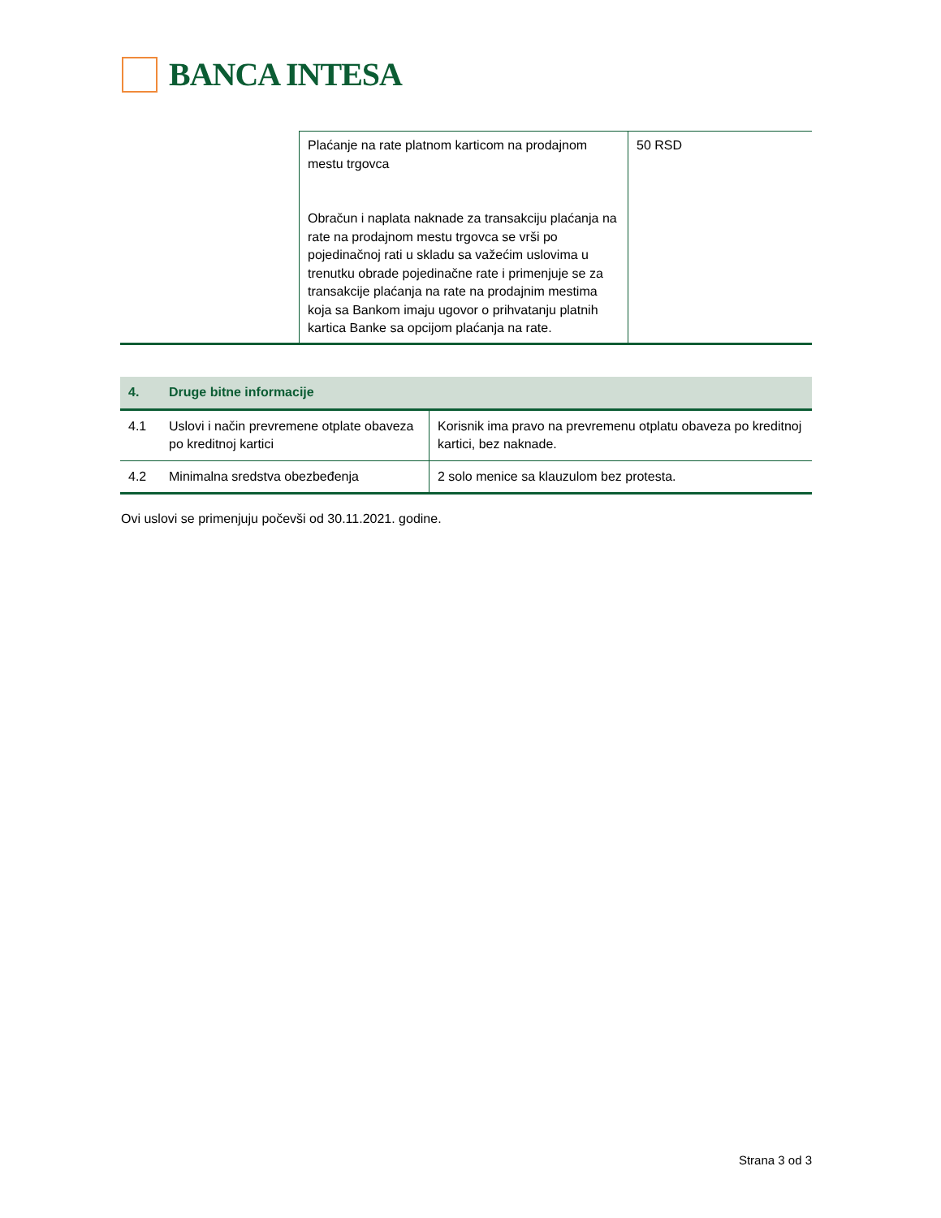BANCA INTESA
| | Plaćanje na rate platnom karticom na prodajnom mestu trgovca Obračun i naplata naknade za transakciju plaćanja na rate na prodajnom mestu trgovca se vrši po pojedinačnoj rati u skladu sa važećim uslovima u trenutku obrade pojedinačne rate i primenjuje se za transakcije plaćanja na rate na prodajnim mestima koja sa Bankom imaju ugovor o prihvatanju platnih kartica Banke sa opcijom plaćanja na rate. | 50 RSD |
| 4. Druge bitne informacije | | |
| 4.1 | Uslovi i način prevremene otplate obaveza po kreditnoj kartici | Korisnik ima pravo na prevremenu otplatu obaveza po kreditnoj kartici, bez naknade. |
| 4.2 | Minimalna sredstva obezbeđenja | 2 solo menice sa klauzulom bez protesta. |
Ovi uslovi se primenjuju počevši od 30.11.2021. godine.
Strana 3 od 3